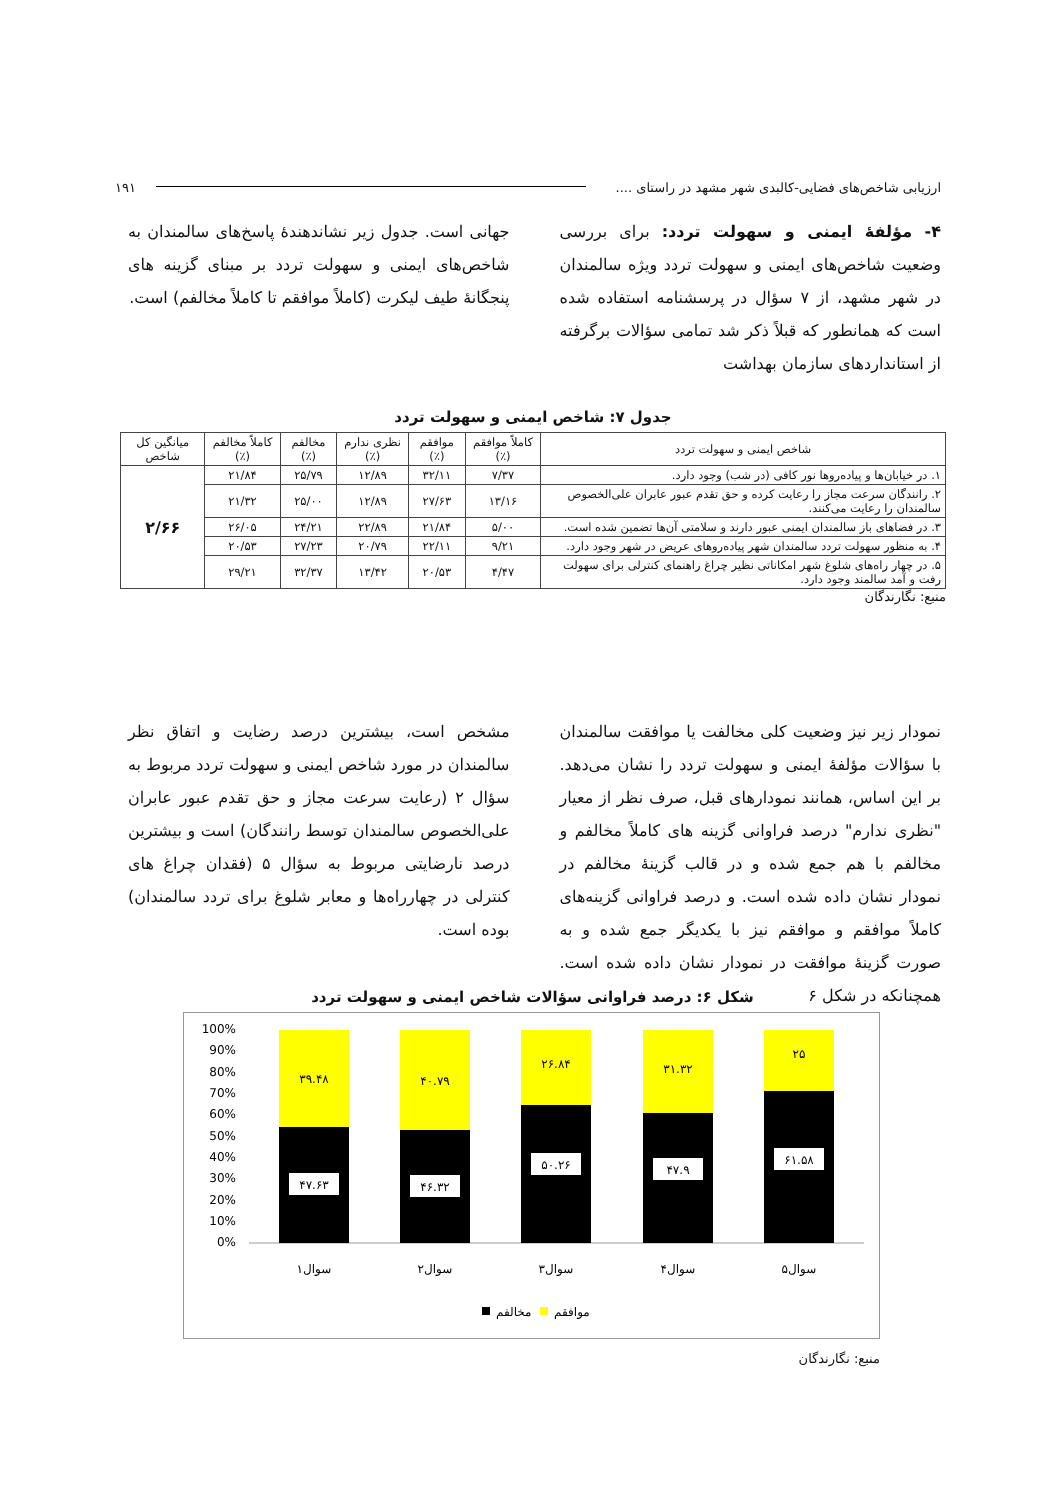ارزیابی شاخص‌های فضایی-کالبدی شهر مشهد در راستای .... ۱۹۱
۴- مؤلفهٔ ایمنی و سهولت تردد: برای بررسی وضعیت شاخص‌های ایمنی و سهولت تردد ویژه سالمندان در شهر مشهد، از ۷ سؤال در پرسشنامه استفاده شده است که همانطور که قبلاً ذکر شد تمامی سؤالات برگرفته از استانداردهای سازمان بهداشت
جهانی است. جدول زیر نشاندهندهٔ پاسخ‌های سالمندان به شاخص‌های ایمنی و سهولت تردد بر مبنای گزینه های پنجگانهٔ طیف لیکرت (کاملاً موافقم تا کاملاً مخالفم) است.
جدول ۷: شاخص ایمنی و سهولت تردد
| شاخص ایمنی و سهولت تردد | کاملاً موافقم (٪) | موافقم (٪) | نظری ندارم (٪) | مخالفم (٪) | کاملاً مخالفم (٪) | میانگین کل شاخص |
| --- | --- | --- | --- | --- | --- | --- |
| ۱. در خیابان‌ها و پیاده‌روها نور کافی (در شب) وجود دارد. | ۷/۳۷ | ۳۲/۱۱ | ۱۲/۸۹ | ۲۵/۷۹ | ۲۱/۸۴ | ۲/۶۶ |
| ۲. رانندگان سرعت مجاز را رعایت کرده و حق تقدم عبور عابران علی‌الخصوص سالمندان را رعایت می‌کنند. | ۱۳/۱۶ | ۲۷/۶۳ | ۱۲/۸۹ | ۲۵/۰۰ | ۲۱/۳۲ | |
| ۳. در فضاهای باز سالمندان ایمنی عبور دارند و سلامتی آن‌ها تضمین شده است. | ۵/۰۰ | ۲۱/۸۴ | ۲۲/۸۹ | ۲۴/۲۱ | ۲۶/۰۵ | |
| ۴. به منظور سهولت تردد سالمندان شهر پیاده‌روهای عریض در شهر وجود دارد. | ۹/۲۱ | ۲۲/۱۱ | ۲۰/۷۹ | ۲۷/۲۳ | ۲۰/۵۳ | |
| ۵. در چهار راه‌های شلوغ شهر امکاناتی نظیر چراغ راهنمای کنترلی برای سهولت رفت و آمد سالمند وجود دارد. | ۴/۴۷ | ۲۰/۵۳ | ۱۳/۴۲ | ۳۲/۳۷ | ۲۹/۲۱ | |
منبع: نگارندگان
نمودار زیر نیز وضعیت کلی مخالفت یا موافقت سالمندان با سؤالات مؤلفهٔ ایمنی و سهولت تردد را نشان می‌دهد. بر این اساس، همانند نمودارهای قبل، صرف نظر از معیار "نظری ندارم" درصد فراوانی گزینه های کاملاً مخالفم و مخالفم با هم جمع شده و در قالب گزینهٔ مخالفم در نمودار نشان داده شده است. و درصد فراوانی گزینه‌های کاملاً موافقم و موافقم نیز با یکدیگر جمع شده و به صورت گزینهٔ موافقت در نمودار نشان داده شده است. همچنانکه در شکل ۶
مشخص است، بیشترین درصد رضایت و اتفاق نظر سالمندان در مورد شاخص ایمنی و سهولت تردد مربوط به سؤال ۲ (رعایت سرعت مجاز و حق تقدم عبور عابران علی‌الخصوص سالمندان توسط رانندگان) است و بیشترین درصد نارضایتی مربوط به سؤال ۵ (فقدان چراغ های کنترلی در چهارراه‌ها و معابر شلوغ برای تردد سالمندان) بوده است.
شکل ۶: درصد فراوانی سؤالات شاخص ایمنی و سهولت تردد
100%
90%
80%
70%
60%
50%
40%
30%
20%
10%
0%
۳۹.۴۸
۴۰.۷۹
۲۶.۸۴
۳۱.۳۲
۲۵
۴۷.۶۳
۴۶.۳۲
۵۰.۲۶
۴۷.۹
۶۱.۵۸
سوال۱
سوال۲
سوال۳
سوال۴
سوال۵
مخالفم
موافقم
منبع: نگارندگان